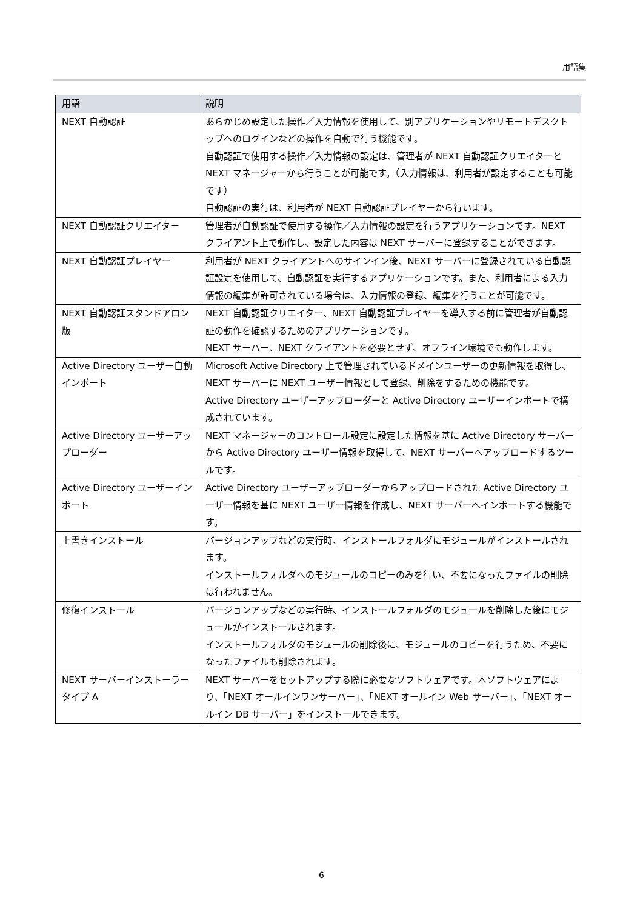用語集
| 用語 | 説明 |
| --- | --- |
| NEXT 自動認証 | あらかじめ設定した操作／入力情報を使用して、別アプリケーションやリモートデスクトップへのログインなどの操作を自動で行う機能です。 自動認証で使用する操作／入力情報の設定は、管理者が NEXT 自動認証クリエイターと NEXT マネージャーから行うことが可能です。（入力情報は、利用者が設定することも可能です） 自動認証の実行は、利用者が NEXT 自動認証プレイヤーから行います。 |
| NEXT 自動認証クリエイター | 管理者が自動認証で使用する操作／入力情報の設定を行うアプリケーションです。NEXT クライアント上で動作し、設定した内容は NEXT サーバーに登録することができます。 |
| NEXT 自動認証プレイヤー | 利用者が NEXT クライアントへのサインイン後、NEXT サーバーに登録されている自動認証設定を使用して、自動認証を実行するアプリケーションです。また、利用者による入力情報の編集が許可されている場合は、入力情報の登録、編集を行うことが可能です。 |
| NEXT 自動認証スタンドアロン版 | NEXT 自動認証クリエイター、NEXT 自動認証プレイヤーを導入する前に管理者が自動認証の動作を確認するためのアプリケーションです。 NEXT サーバー、NEXT クライアントを必要とせず、オフライン環境でも動作します。 |
| Active Directory ユーザー自動インポート | Microsoft Active Directory 上で管理されているドメインユーザーの更新情報を取得し、NEXT サーバーに NEXT ユーザー情報として登録、削除をするための機能です。 Active Directory ユーザーアップローダーと Active Directory ユーザーインポートで構成されています。 |
| Active Directory ユーザーアップローダー | NEXT マネージャーのコントロール設定に設定した情報を基に Active Directory サーバーから Active Directory ユーザー情報を取得して、NEXT サーバーへアップロードするツールです。 |
| Active Directory ユーザーインポート | Active Directory ユーザーアップローダーからアップロードされた Active Directory ユーザー情報を基に NEXT ユーザー情報を作成し、NEXT サーバーへインポートする機能です。 |
| 上書きインストール | バージョンアップなどの実行時、インストールフォルダにモジュールがインストールされます。 インストールフォルダへのモジュールのコピーのみを行い、不要になったファイルの削除は行われません。 |
| 修復インストール | バージョンアップなどの実行時、インストールフォルダのモジュールを削除した後にモジュールがインストールされます。 インストールフォルダのモジュールの削除後に、モジュールのコピーを行うため、不要になったファイルも削除されます。 |
| NEXT サーバーインストーラー タイプ A | NEXT サーバーをセットアップする際に必要なソフトウェアです。本ソフトウェアにより、「NEXT オールインワンサーバー」、「NEXT オールイン Web サーバー」、「NEXT オールイン DB サーバー」をインストールできます。 |
6